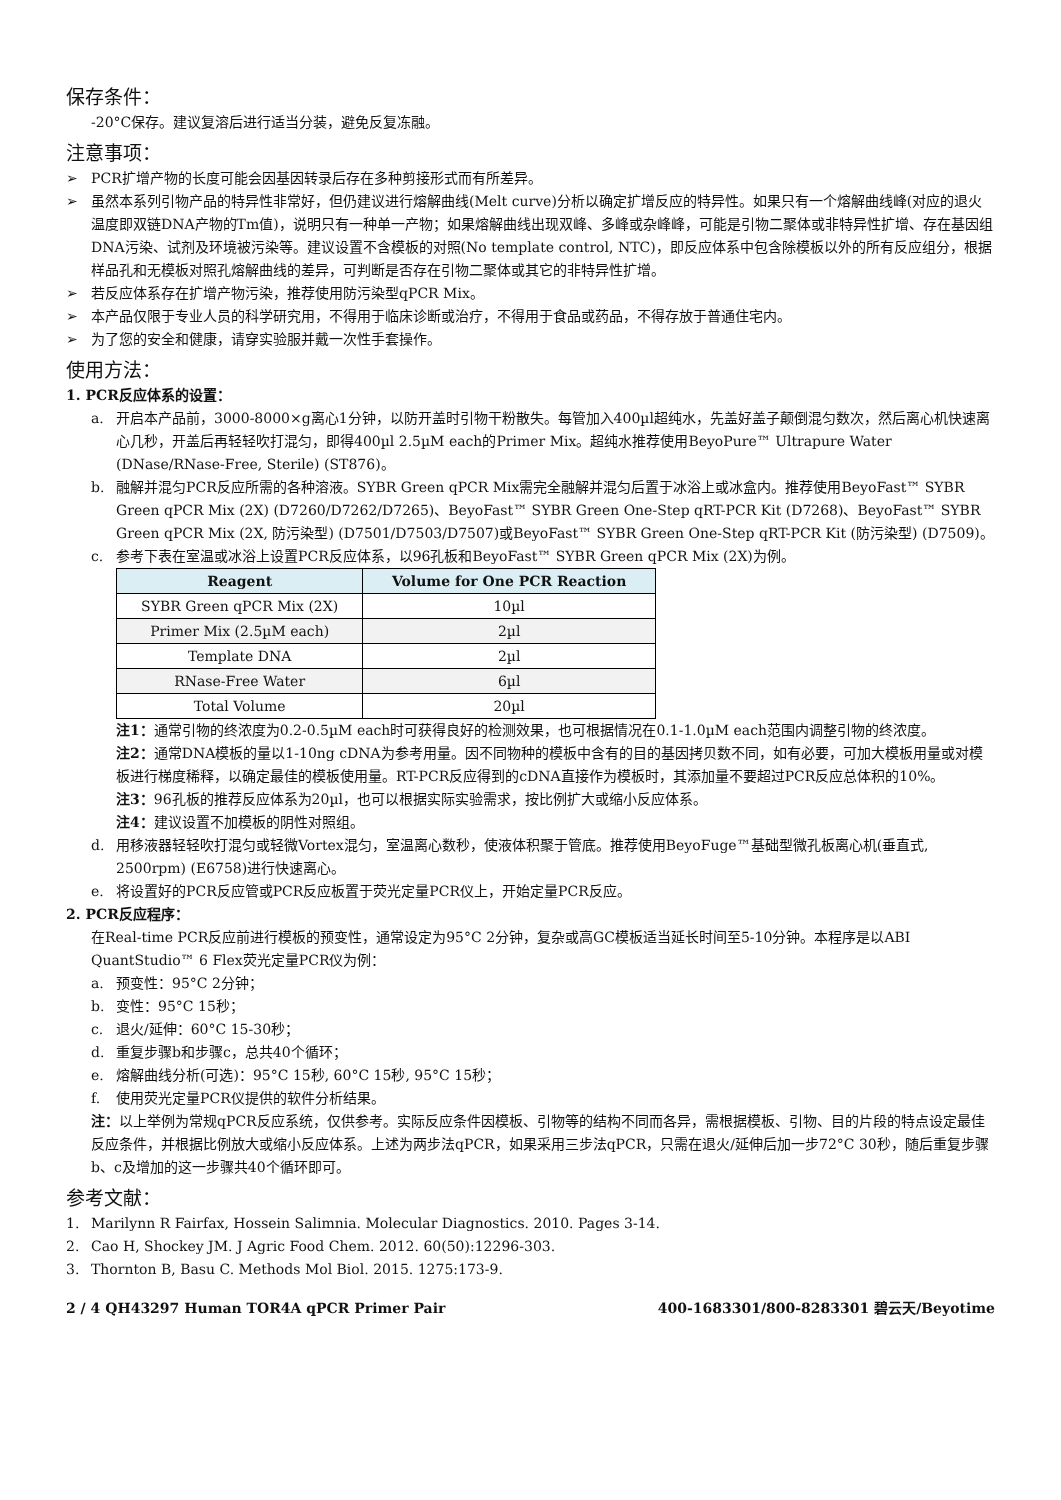保存条件：
-20°C保存。建议复溶后进行适当分装，避免反复冻融。
注意事项：
➢ PCR扩增产物的长度可能会因基因转录后存在多种剪接形式而有所差异。
➢ 虽然本系列引物产品的特异性非常好，但仍建议进行熔解曲线(Melt curve)分析以确定扩增反应的特异性。如果只有一个熔解曲线峰(对应的退火温度即双链DNA产物的Tm值)，说明只有一种单一产物；如果熔解曲线出现双峰、多峰或杂峰峰，可能是引物二聚体或非特异性扩增、存在基因组DNA污染、试剂及环境被污染等。建议设置不含模板的对照(No template control, NTC)，即反应体系中包含除模板以外的所有反应组分，根据样品孔和无模板对照孔熔解曲线的差异，可判断是否存在引物二聚体或其它的非特异性扩增。
➢ 若反应体系存在扩增产物污染，推荐使用防污染型qPCR Mix。
➢ 本产品仅限于专业人员的科学研究用，不得用于临床诊断或治疗，不得用于食品或药品，不得存放于普通住宅内。
➢ 为了您的安全和健康，请穿实验服并戴一次性手套操作。
使用方法：
1. PCR反应体系的设置：
a. 开启本产品前，3000-8000×g离心1分钟，以防开盖时引物干粉散失。每管加入400µl超纯水，先盖好盖子颠倒混匀数次，然后离心机快速离心几秒，开盖后再轻轻吹打混匀，即得400µl 2.5µM each的Primer Mix。超纯水推荐使用BeyoPure™ Ultrapure Water (DNase/RNase-Free, Sterile) (ST876)。
b. 融解并混匀PCR反应所需的各种溶液。SYBR Green qPCR Mix需完全融解并混匀后置于冰浴上或冰盒内。推荐使用BeyoFast™ SYBR Green qPCR Mix (2X) (D7260/D7262/D7265)、BeyoFast™ SYBR Green One-Step qRT-PCR Kit (D7268)、BeyoFast™ SYBR Green qPCR Mix (2X, 防污染型) (D7501/D7503/D7507)或BeyoFast™ SYBR Green One-Step qRT-PCR Kit (防污染型) (D7509)。
c. 参考下表在室温或冰浴上设置PCR反应体系，以96孔板和BeyoFast™ SYBR Green qPCR Mix (2X)为例。
| Reagent | Volume for One PCR Reaction |
| --- | --- |
| SYBR Green qPCR Mix (2X) | 10µl |
| Primer Mix (2.5µM each) | 2µl |
| Template DNA | 2µl |
| RNase-Free Water | 6µl |
| Total Volume | 20µl |
注1：通常引物的终浓度为0.2-0.5µM each时可获得良好的检测效果，也可根据情况在0.1-1.0µM each范围内调整引物的终浓度。
注2：通常DNA模板的量以1-10ng cDNA为参考用量。因不同物种的模板中含有的目的基因拷贝数不同，如有必要，可加大模板用量或对模板进行梯度稀释，以确定最佳的模板使用量。RT-PCR反应得到的cDNA直接作为模板时，其添加量不要超过PCR反应总体积的10%。
注3：96孔板的推荐反应体系为20µl，也可以根据实际实验需求，按比例扩大或缩小反应体系。
注4：建议设置不加模板的阴性对照组。
d. 用移液器轻轻吹打混匀或轻微Vortex混匀，室温离心数秒，使液体积聚于管底。推荐使用BeyoFuge™基础型微孔板离心机(垂直式, 2500rpm) (E6758)进行快速离心。
e. 将设置好的PCR反应管或PCR反应板置于荧光定量PCR仪上，开始定量PCR反应。
2. PCR反应程序：
在Real-time PCR反应前进行模板的预变性，通常设定为95°C 2分钟，复杂或高GC模板适当延长时间至5-10分钟。本程序是以ABI QuantStudio™ 6 Flex荧光定量PCR仪为例：
a. 预变性：95°C 2分钟；
b. 变性：95°C 15秒；
c. 退火/延伸：60°C 15-30秒；
d. 重复步骤b和步骤c，总共40个循环；
e. 熔解曲线分析(可选)：95°C 15秒, 60°C 15秒, 95°C 15秒；
f. 使用荧光定量PCR仪提供的软件分析结果。
注：以上举例为常规qPCR反应系统，仅供参考。实际反应条件因模板、引物等的结构不同而各异，需根据模板、引物、目的片段的特点设定最佳反应条件，并根据比例放大或缩小反应体系。上述为两步法qPCR，如果采用三步法qPCR，只需在退火/延伸后加一步72°C 30秒，随后重复步骤b、c及增加的这一步骤共40个循环即可。
参考文献：
1. Marilynn R Fairfax, Hossein Salimnia. Molecular Diagnostics. 2010. Pages 3-14.
2. Cao H, Shockey JM. J Agric Food Chem. 2012. 60(50):12296-303.
3. Thornton B, Basu C. Methods Mol Biol. 2015. 1275:173-9.
2 / 4 QH43297 Human TOR4A qPCR Primer Pair 400-1683301/800-8283301 碧云天/Beyotime